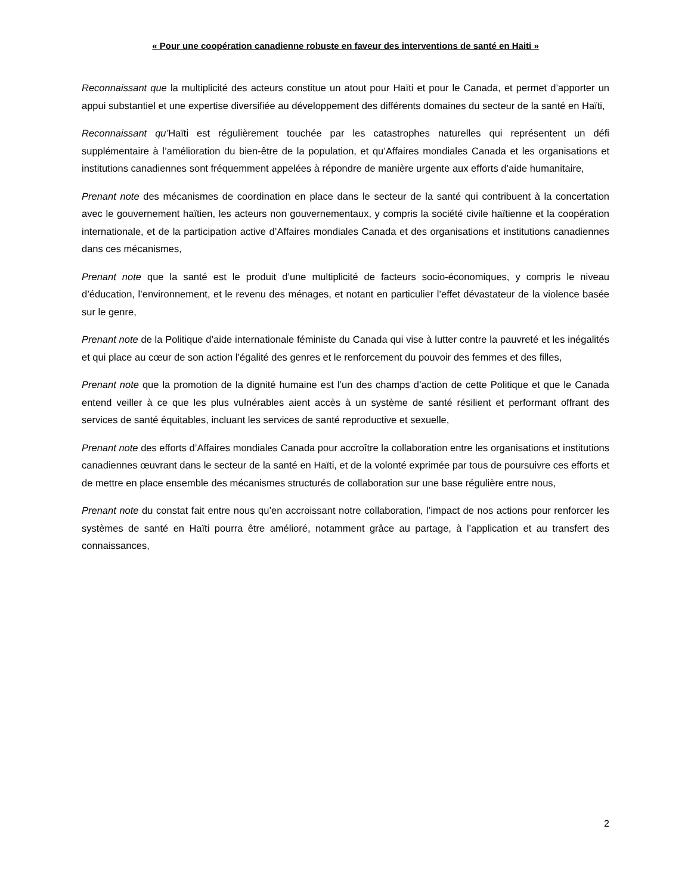« Pour une coopération canadienne robuste en faveur des interventions de santé en Haiti »
Reconnaissant que la multiplicité des acteurs constitue un atout pour Haïti et pour le Canada, et permet d’apporter un appui substantiel et une expertise diversifiée au développement des différents domaines du secteur de la santé en Haïti,
Reconnaissant qu’Haïti est régulièrement touchée par les catastrophes naturelles qui représentent un défi supplémentaire à l’amélioration du bien-être de la population, et qu’Affaires mondiales Canada et les organisations et institutions canadiennes sont fréquemment appelées à répondre de manière urgente aux efforts d’aide humanitaire,
Prenant note des mécanismes de coordination en place dans le secteur de la santé qui contribuent à la concertation avec le gouvernement haïtien, les acteurs non gouvernementaux, y compris la société civile haïtienne et la coopération internationale, et de la participation active d’Affaires mondiales Canada et des organisations et institutions canadiennes dans ces mécanismes,
Prenant note que la santé est le produit d’une multiplicité de facteurs socio-économiques, y compris le niveau d’éducation, l’environnement, et le revenu des ménages, et notant en particulier l’effet dévastateur de la violence basée sur le genre,
Prenant note de la Politique d’aide internationale féministe du Canada qui vise à lutter contre la pauvreté et les inégalités et qui place au cœur de son action l’égalité des genres et le renforcement du pouvoir des femmes et des filles,
Prenant note que la promotion de la dignité humaine est l’un des champs d’action de cette Politique et que le Canada entend veiller à ce que les plus vulnérables aient accès à un système de santé résilient et performant offrant des services de santé équitables, incluant les services de santé reproductive et sexuelle,
Prenant note des efforts d’Affaires mondiales Canada pour accroître la collaboration entre les organisations et institutions canadiennes œuvrant dans le secteur de la santé en Haïti, et de la volonté exprimée par tous de poursuivre ces efforts et de mettre en place ensemble des mécanismes structurés de collaboration sur une base régulière entre nous,
Prenant note du constat fait entre nous qu’en accroissant notre collaboration, l’impact de nos actions pour renforcer les systèmes de santé en Haïti pourra être amélioré, notamment grâce au partage, à l’application et au transfert des connaissances,
2